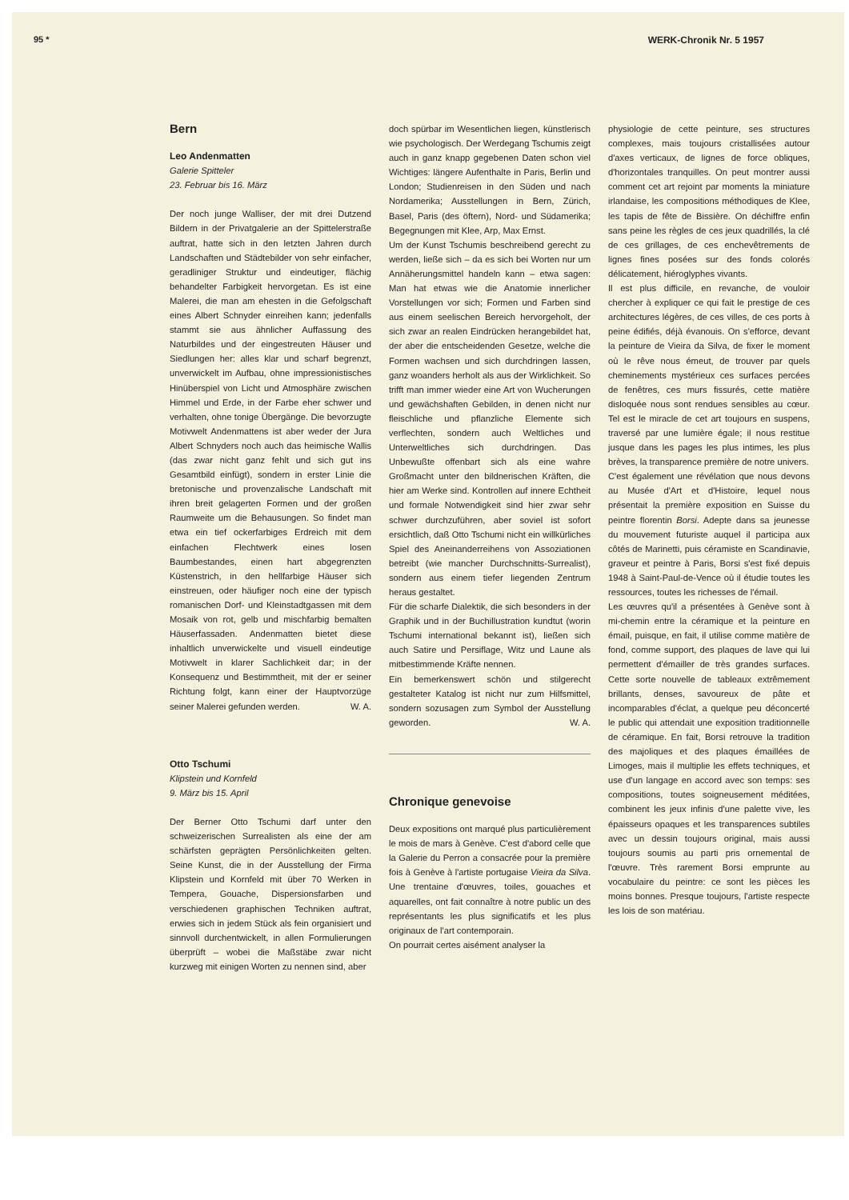95 * WERK-Chronik Nr. 5 1957
Bern
Leo Andenmatten
Galerie Spitteler
23. Februar bis 16. März
Der noch junge Walliser, der mit drei Dutzend Bildern in der Privatgalerie an der Spittelerstraße auftrat, hatte sich in den letzten Jahren durch Landschaften und Städtebilder von sehr einfacher, geradliniger Struktur und eindeutiger, flächig behandelter Farbigkeit hervorgetan. Es ist eine Malerei, die man am ehesten in die Gefolgschaft eines Albert Schnyder einreihen kann; jedenfalls stammt sie aus ähnlicher Auffassung des Naturbildes und der eingestreuten Häuser und Siedlungen her: alles klar und scharf begrenzt, unverwickelt im Aufbau, ohne impressionistisches Hinüberspiel von Licht und Atmosphäre zwischen Himmel und Erde, in der Farbe eher schwer und verhalten, ohne tonige Übergänge. Die bevorzugte Motivwelt Andenmattens ist aber weder der Jura Albert Schnyders noch auch das heimische Wallis (das zwar nicht ganz fehlt und sich gut ins Gesamtbild einfügt), sondern in erster Linie die bretonische und provenzalische Landschaft mit ihren breit gelagerten Formen und der großen Raumweite um die Behausungen. So findet man etwa ein tief ockerfarbiges Erdreich mit dem einfachen Flechtwerk eines losen Baumbestandes, einen hart abgegrenzten Küstenstrich, in den hellfarbige Häuser sich einstreuen, oder häufiger noch eine der typisch romanischen Dorf- und Kleinstadtgassen mit dem Mosaik von rot, gelb und mischfarbig bemalten Häuserfassaden. Andenmatten bietet diese inhaltlich unverwickelte und visuell eindeutige Motivwelt in klarer Sachlichkeit dar; in der Konsequenz und Bestimmtheit, mit der er seiner Richtung folgt, kann einer der Hauptvorzüge seiner Malerei gefunden werden. W. A.
Otto Tschumi
Klipstein und Kornfeld
9. März bis 15. April
Der Berner Otto Tschumi darf unter den schweizerischen Surrealisten als eine der am schärfsten geprägten Persönlichkeiten gelten. Seine Kunst, die in der Ausstellung der Firma Klipstein und Kornfeld mit über 70 Werken in Tempera, Gouache, Dispersionsfarben und verschiedenen graphischen Techniken auftrat, erwies sich in jedem Stück als fein organisiert und sinnvoll durchentwickelt, in allen Formulierungen überprüft – wobei die Maßstäbe zwar nicht kurzweg mit einigen Worten zu nennen sind, aber
doch spürbar im Wesentlichen liegen, künstlerisch wie psychologisch. Der Werdegang Tschumis zeigt auch in ganz knapp gegebenen Daten schon viel Wichtiges: längere Aufenthalte in Paris, Berlin und London; Studienreisen in den Süden und nach Nordamerika; Ausstellungen in Bern, Zürich, Basel, Paris (des öftern), Nord- und Südamerika; Begegnungen mit Klee, Arp, Max Ernst.
Um der Kunst Tschumis beschreibend gerecht zu werden, ließe sich – da es sich bei Worten nur um Annäherungsmittel handeln kann – etwa sagen: Man hat etwas wie die Anatomie innerlicher Vorstellungen vor sich; Formen und Farben sind aus einem seelischen Bereich hervorgeholt, der sich zwar an realen Eindrücken herangebildet hat, der aber die entscheidenden Gesetze, welche die Formen wachsen und sich durchdringen lassen, ganz woanders herholt als aus der Wirklichkeit. So trifft man immer wieder eine Art von Wucherungen und gewächshaften Gebilden, in denen nicht nur fleischliche und pflanzliche Elemente sich verflechten, sondern auch Weltliches und Unterweltliches sich durchdringen. Das Unbewußte offenbart sich als eine wahre Großmacht unter den bildnerischen Kräften, die hier am Werke sind. Kontrollen auf innere Echtheit und formale Notwendigkeit sind hier zwar sehr schwer durchzuführen, aber soviel ist sofort ersichtlich, daß Otto Tschumi nicht ein willkürliches Spiel des Aneinanderreihens von Assoziationen betreibt (wie mancher Durchschnitts-Surrealist), sondern aus einem tiefer liegenden Zentrum heraus gestaltet.
Für die scharfe Dialektik, die sich besonders in der Graphik und in der Buchillustration kundtut (worin Tschumi international bekannt ist), ließen sich auch Satire und Persiflage, Witz und Laune als mitbestimmende Kräfte nennen.
Ein bemerkenswert schön und stilgerecht gestalteter Katalog ist nicht nur zum Hilfsmittel, sondern sozusagen zum Symbol der Ausstellung geworden. W. A.
Chronique genevoise
Deux expositions ont marqué plus particulièrement le mois de mars à Genève. C'est d'abord celle que la Galerie du Perron a consacrée pour la première fois à Genève à l'artiste portugaise Vieira da Silva. Une trentaine d'œuvres, toiles, gouaches et aquarelles, ont fait connaître à notre public un des représentants les plus significatifs et les plus originaux de l'art contemporain.
On pourrait certes aisément analyser la
physiologie de cette peinture, ses structures complexes, mais toujours cristallisées autour d'axes verticaux, de lignes de force obliques, d'horizontales tranquilles. On peut montrer aussi comment cet art rejoint par moments la miniature irlandaise, les compositions méthodiques de Klee, les tapis de fête de Bissière. On déchiffre enfin sans peine les règles de ces jeux quadrillés, la clé de ces grillages, de ces enchevêtrements de lignes fines posées sur des fonds colorés délicatement, hiéroglyphes vivants.
Il est plus difficile, en revanche, de vouloir chercher à expliquer ce qui fait le prestige de ces architectures légères, de ces villes, de ces ports à peine édifiés, déjà évanouis. On s'efforce, devant la peinture de Vieira da Silva, de fixer le moment où le rêve nous émeut, de trouver par quels cheminements mystérieux ces surfaces percées de fenêtres, ces murs fissurés, cette matière disloquée nous sont rendues sensibles au cœur. Tel est le miracle de cet art toujours en suspens, traversé par une lumière égale; il nous restitue jusque dans les pages les plus intimes, les plus brèves, la transparence première de notre univers.
C'est également une révélation que nous devons au Musée d'Art et d'Histoire, lequel nous présentait la première exposition en Suisse du peintre florentin Borsi. Adepte dans sa jeunesse du mouvement futuriste auquel il participa aux côtés de Marinetti, puis céramiste en Scandinavie, graveur et peintre à Paris, Borsi s'est fixé depuis 1948 à Saint-Paul-de-Vence où il étudie toutes les ressources, toutes les richesses de l'émail.
Les œuvres qu'il a présentées à Genève sont à mi-chemin entre la céramique et la peinture en émail, puisque, en fait, il utilise comme matière de fond, comme support, des plaques de lave qui lui permettent d'émailler de très grandes surfaces. Cette sorte nouvelle de tableaux extrêmement brillants, denses, savoureux de pâte et incomparables d'éclat, a quelque peu déconcerté le public qui attendait une exposition traditionnelle de céramique. En fait, Borsi retrouve la tradition des majoliques et des plaques émaillées de Limoges, mais il multiplie les effets techniques, et use d'un langage en accord avec son temps: ses compositions, toutes soigneusement méditées, combinent les jeux infinis d'une palette vive, les épaisseurs opaques et les transparences subtiles avec un dessin toujours original, mais aussi toujours soumis au parti pris ornemental de l'œuvre. Très rarement Borsi emprunte au vocabulaire du peintre: ce sont les pièces les moins bonnes. Presque toujours, l'artiste respecte les lois de son matériau.